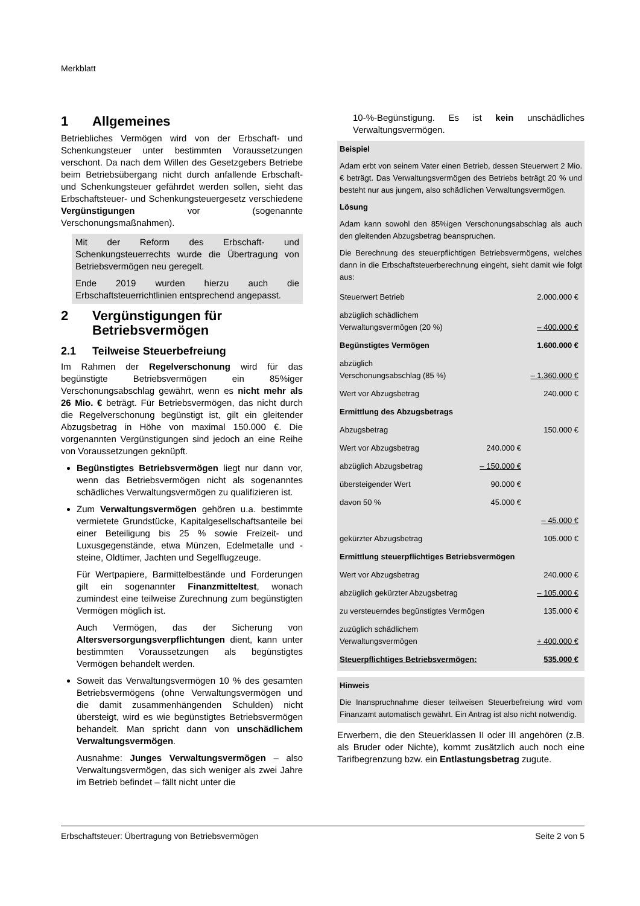Merkblatt
1 Allgemeines
Betriebliches Vermögen wird von der Erbschaft- und Schenkungsteuer unter bestimmten Voraussetzungen verschont. Da nach dem Willen des Gesetzgebers Betriebe beim Betriebsübergang nicht durch anfallende Erbschaft- und Schenkungsteuer gefährdet werden sollen, sieht das Erbschaftsteuer- und Schenkungsteuergesetz verschiedene Vergünstigungen vor (sogenannte Verschonungsmaßnahmen).
Mit der Reform des Erbschaft- und Schenkungsteuerrechts wurde die Übertragung von Betriebsvermögen neu geregelt.
Ende 2019 wurden hierzu auch die Erbschaftsteuerrichtlinien entsprechend angepasst.
2 Vergünstigungen für Betriebsvermögen
2.1 Teilweise Steuerbefreiung
Im Rahmen der Regelverschonung wird für das begünstigte Betriebsvermögen ein 85%iger Verschonungsabschlag gewährt, wenn es nicht mehr als 26 Mio. € beträgt. Für Betriebsvermögen, das nicht durch die Regelverschonung begünstigt ist, gilt ein gleitender Abzugsbetrag in Höhe von maximal 150.000 €. Die vorgenannten Vergünstigungen sind jedoch an eine Reihe von Voraussetzungen geknüpft.
Begünstigtes Betriebsvermögen liegt nur dann vor, wenn das Betriebsvermögen nicht als sogenanntes schädliches Verwaltungsvermögen zu qualifizieren ist.
Zum Verwaltungsvermögen gehören u.a. bestimmte vermietete Grundstücke, Kapitalgesellschaftsanteile bei einer Beteiligung bis 25 % sowie Freizeit- und Luxusgegenstände, etwa Münzen, Edelmetalle und -steine, Oldtimer, Jachten und Segelflugzeuge.
Für Wertpapiere, Barmittelbestände und Forderungen gilt ein sogenannter Finanzmitteltest, wonach zumindest eine teilweise Zurechnung zum begünstigten Vermögen möglich ist.
Auch Vermögen, das der Sicherung von Altersversorgungsverpflichtungen dient, kann unter bestimmten Voraussetzungen als begünstigtes Vermögen behandelt werden.
Soweit das Verwaltungsvermögen 10 % des gesamten Betriebsvermögens (ohne Verwaltungsvermögen und die damit zusammenhängenden Schulden) nicht übersteigt, wird es wie begünstigtes Betriebsvermögen behandelt. Man spricht dann von unschädlichem Verwaltungsvermögen.
Ausnahme: Junges Verwaltungsvermögen – also Verwaltungsvermögen, das sich weniger als zwei Jahre im Betrieb befindet – fällt nicht unter die
10-%-Begünstigung. Es ist kein unschädliches Verwaltungsvermögen.
Beispiel
Adam erbt von seinem Vater einen Betrieb, dessen Steuerwert 2 Mio. € beträgt. Das Verwaltungsvermögen des Betriebs beträgt 20 % und besteht nur aus jungem, also schädlichen Verwaltungsvermögen.
Lösung
Adam kann sowohl den 85%igen Verschonungsabschlag als auch den gleitenden Abzugsbetrag beanspruchen.
Die Berechnung des steuerpflichtigen Betriebsvermögens, welches dann in die Erbschaftsteuerberechnung eingeht, sieht damit wie folgt aus:
| Steuerwert Betrieb | | 2.000.000 € |
| abzüglich schädlichem Verwaltungsvermögen (20 %) | | – 400.000 € |
| Begünstigtes Vermögen | | 1.600.000 € |
| abzüglich Verschonungsabschlag (85 %) | | – 1.360.000 € |
| Wert vor Abzugsbetrag | | 240.000 € |
| Ermittlung des Abzugsbetrags | | |
| Abzugsbetrag | | 150.000 € |
| Wert vor Abzugsbetrag | 240.000 € | |
| abzüglich Abzugsbetrag | – 150.000 € | |
| übersteigender Wert | 90.000 € | |
| davon 50 % | 45.000 € | |
| | | – 45.000 € |
| gekürzter Abzugsbetrag | | 105.000 € |
| Ermittlung steuerpflichtiges Betriebsvermögen | | |
| Wert vor Abzugsbetrag | | 240.000 € |
| abzüglich gekürzter Abzugsbetrag | | – 105.000 € |
| zu versteuerndes begünstigtes Vermögen | | 135.000 € |
| zuzüglich schädlichem Verwaltungsvermögen | | + 400.000 € |
| Steuerpflichtiges Betriebsvermögen: | | 535.000 € |
Hinweis
Die Inanspruchnahme dieser teilweisen Steuerbefreiung wird vom Finanzamt automatisch gewährt. Ein Antrag ist also nicht notwendig.
Erwerbern, die den Steuerklassen II oder III angehören (z.B. als Bruder oder Nichte), kommt zusätzlich auch noch eine Tarifbegrenzung bzw. ein Entlastungsbetrag zugute.
Erbschaftsteuer: Übertragung von Betriebsvermögen Seite 2 von 5